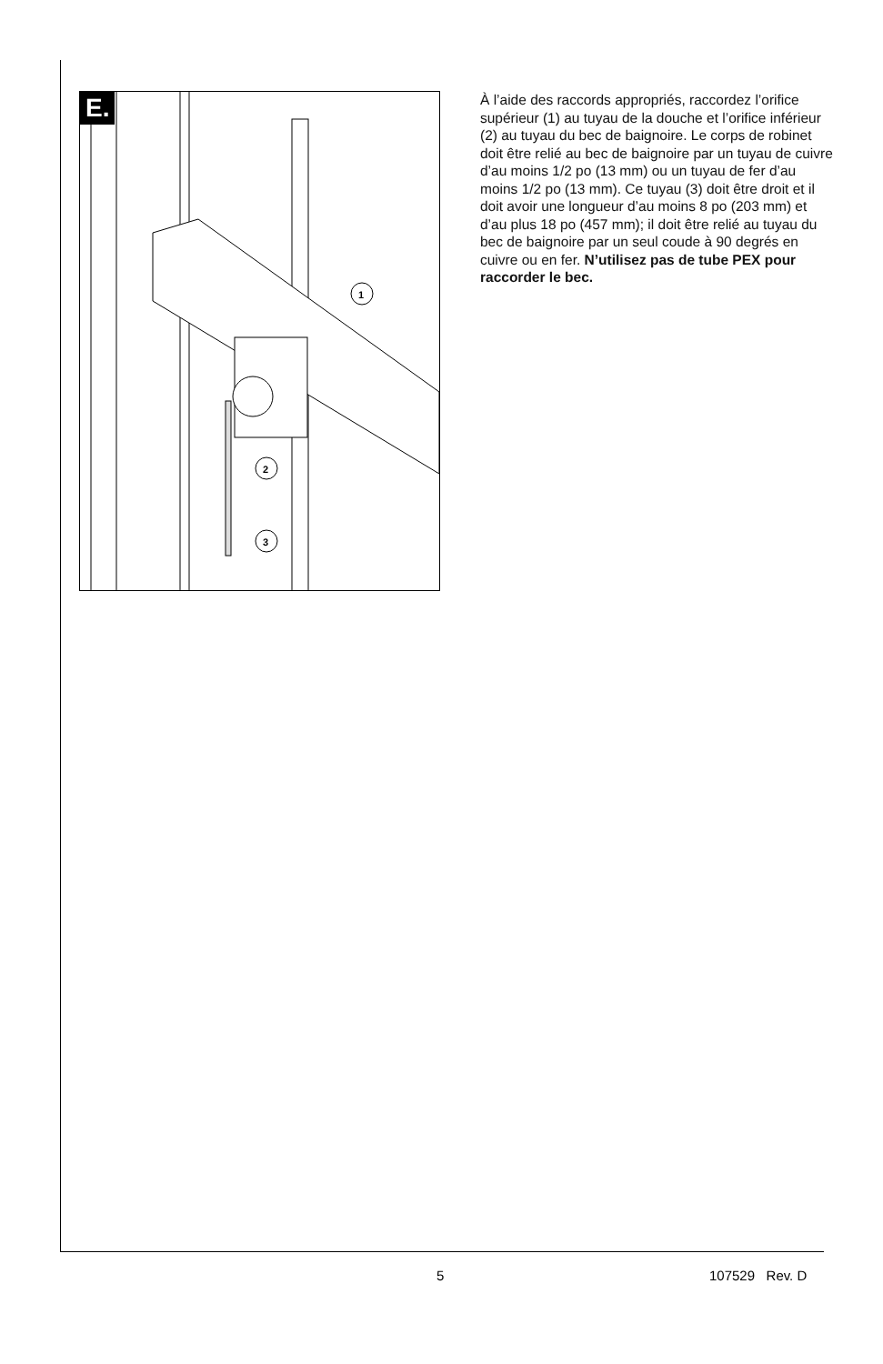E.
1
2
3
À l’aide des raccords appropriés, raccordez l’orifice supérieur (1) au tuyau de la douche et l’orifice inférieur (2) au tuyau du bec de baignoire. Le corps de robinet doit être relié au bec de baignoire par un tuyau de cuivre d’au moins 1/2 po (13 mm) ou un tuyau de fer d’au moins 1/2 po (13 mm). Ce tuyau (3) doit être droit et il doit avoir une longueur d’au moins 8 po (203 mm) et d’au plus 18 po (457 mm); il doit être relié au tuyau du bec de baignoire par un seul coude à 90 degrés en cuivre ou en fer. N’utilisez pas de tube PEX pour raccorder le bec.
5 107529 Rev. D